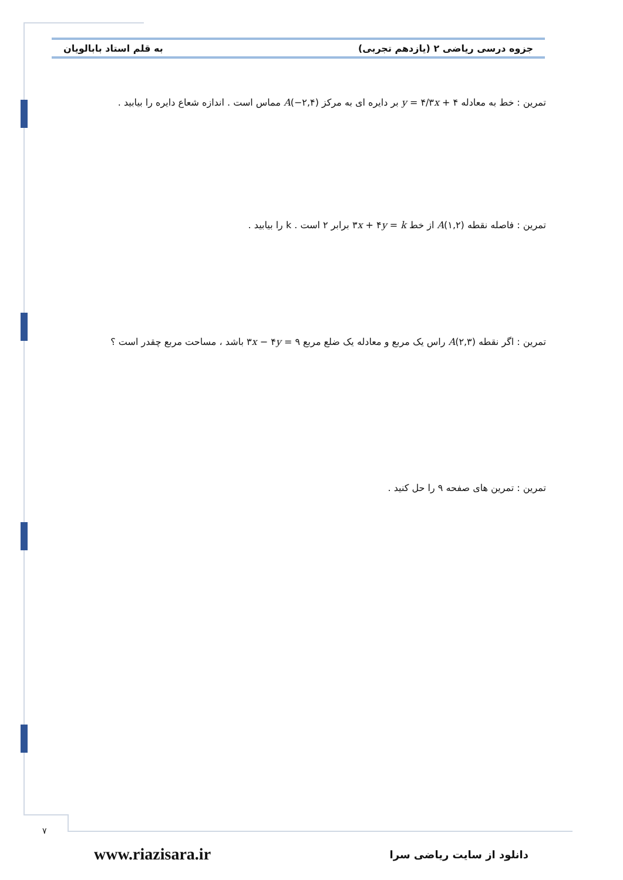جزوه درسی ریاضی ۲ (یازدهم تجربی) به قلم استاد بابالویان
تمرین : خط به معادله y = ۴/۳x + ۴ بر دایره ای به مرکز A(−۲,۴) مماس است . اندازه شعاع دایره را بیابید .
تمرین : فاصله نقطه A(۱,۲) از خط ۳x + ۴y = k برابر ۲ است . k را بیابید .
تمرین : اگر نقطه A(۲,۳) راس یک مربع و معادله یک ضلع مربع ۳x − ۴y = ۹ باشد ، مساحت مربع چقدر است ؟
تمرین : تمرین های صفحه ۹ را حل کنید .
۷
www.riazisara.ir دانلود از سایت ریاضی سرا